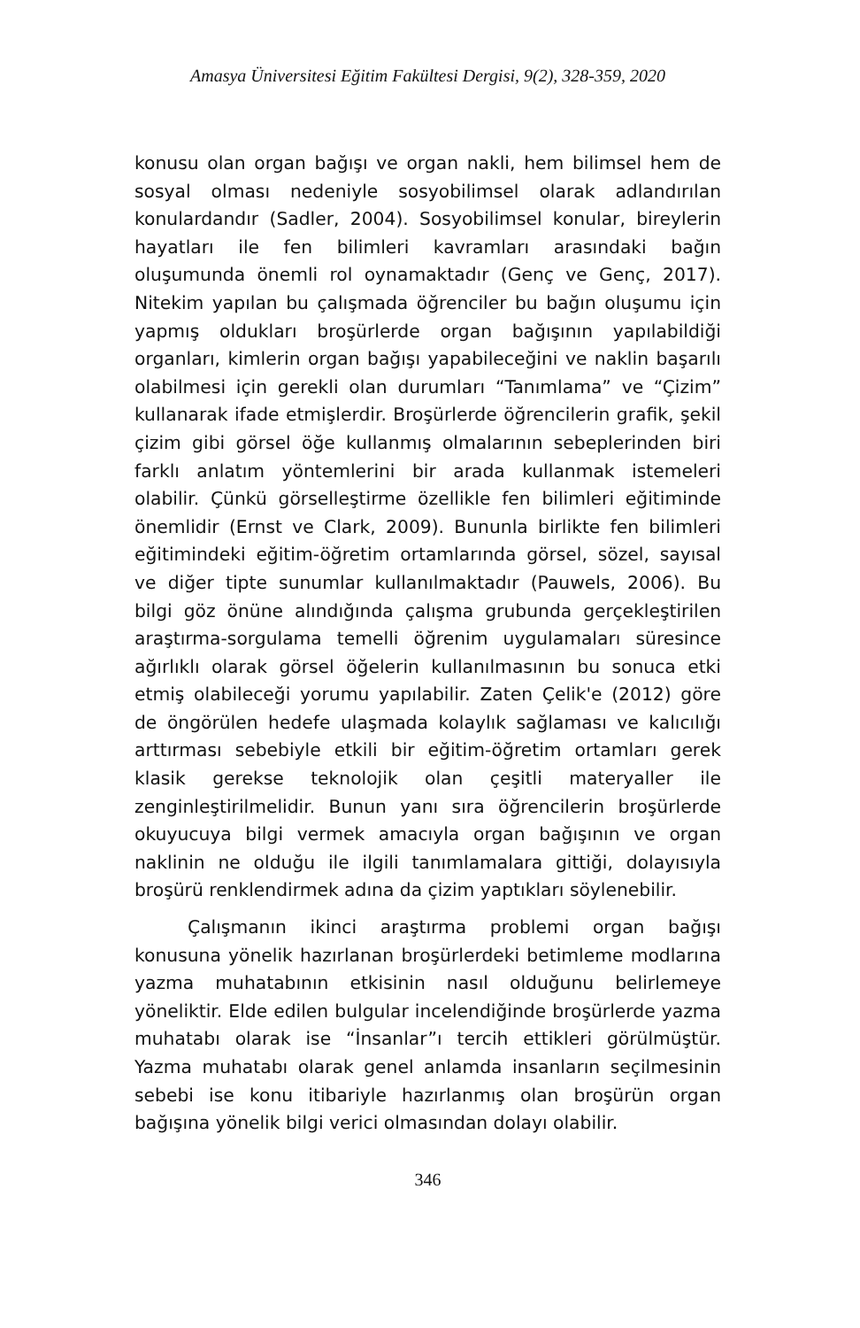Amasya Üniversitesi Eğitim Fakültesi Dergisi, 9(2), 328-359, 2020
konusu olan organ bağışı ve organ nakli, hem bilimsel hem de sosyal olması nedeniyle sosyobilimsel olarak adlandırılan konulardandır (Sadler, 2004). Sosyobilimsel konular, bireylerin hayatları ile fen bilimleri kavramları arasındaki bağın oluşumunda önemli rol oynamaktadır (Genç ve Genç, 2017). Nitekim yapılan bu çalışmada öğrenciler bu bağın oluşumu için yapmış oldukları broşürlerde organ bağışının yapılabildiği organları, kimlerin organ bağışı yapabileceğini ve naklin başarılı olabilmesi için gerekli olan durumları “Tanımlama” ve “Çizim” kullanarak ifade etmişlerdir. Broşürlerde öğrencilerin grafik, şekil çizim gibi görsel öğe kullanmış olmalarının sebeplerinden biri farklı anlatım yöntemlerini bir arada kullanmak istemeleri olabilir. Çünkü görselleştirme özellikle fen bilimleri eğitiminde önemlidir (Ernst ve Clark, 2009). Bununla birlikte fen bilimleri eğitimindeki eğitim-öğretim ortamlarında görsel, sözel, sayısal ve diğer tipte sunumlar kullanılmaktadır (Pauwels, 2006). Bu bilgi göz önüne alındığında çalışma grubunda gerçekleştirilen araştırma-sorgulama temelli öğrenim uygulamaları süresince ağırlıklı olarak görsel öğelerin kullanılmasının bu sonuca etki etmiş olabileceği yorumu yapılabilir. Zaten Çelik'e (2012) göre de öngörülen hedefe ulaşmada kolaylık sağlaması ve kalıcılığı arttırması sebebiyle etkili bir eğitim-öğretim ortamları gerek klasik gerekse teknolojik olan çeşitli materyaller ile zenginleştirilmelidir. Bunun yanı sıra öğrencilerin broşürlerde okuyucuya bilgi vermek amacıyla organ bağışının ve organ naklinin ne olduğu ile ilgili tanımlamalara gittiği, dolayısıyla broşürü renklendirmek adına da çizim yaptıkları söylenebilir.
Çalışmanın ikinci araştırma problemi organ bağışı konusuna yönelik hazırlanan broşürlerdeki betimleme modlarına yazma muhatabının etkisinin nasıl olduğunu belirlemeye yöneliktir. Elde edilen bulgular incelendiğinde broşürlerde yazma muhatabı olarak ise “İnsanlar”ı tercih ettikleri görülmüştür. Yazma muhatabı olarak genel anlamda insanların seçilmesinin sebebi ise konu itibariyle hazırlanmış olan broşürün organ bağışına yönelik bilgi verici olmasından dolayı olabilir.
346